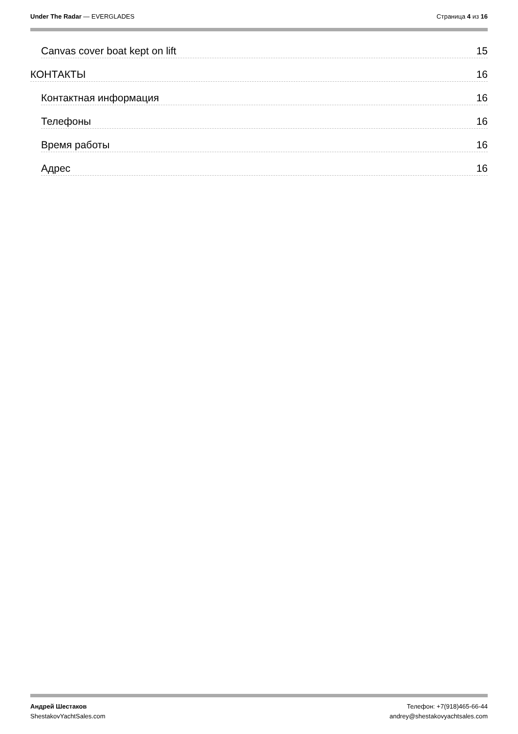Under The Radar — EVERGLADES Страница 4 из 16
Canvas cover boat kept on lift 15
КОНТАКТЫ 16
Контактная информация 16
Телефоны 16
Время работы 16
Адрес 16
Андрей Шестаков
ShestakovYachtSales.com
Телефон: +7(918)465-66-44
andrey@shestakovyachtsales.com